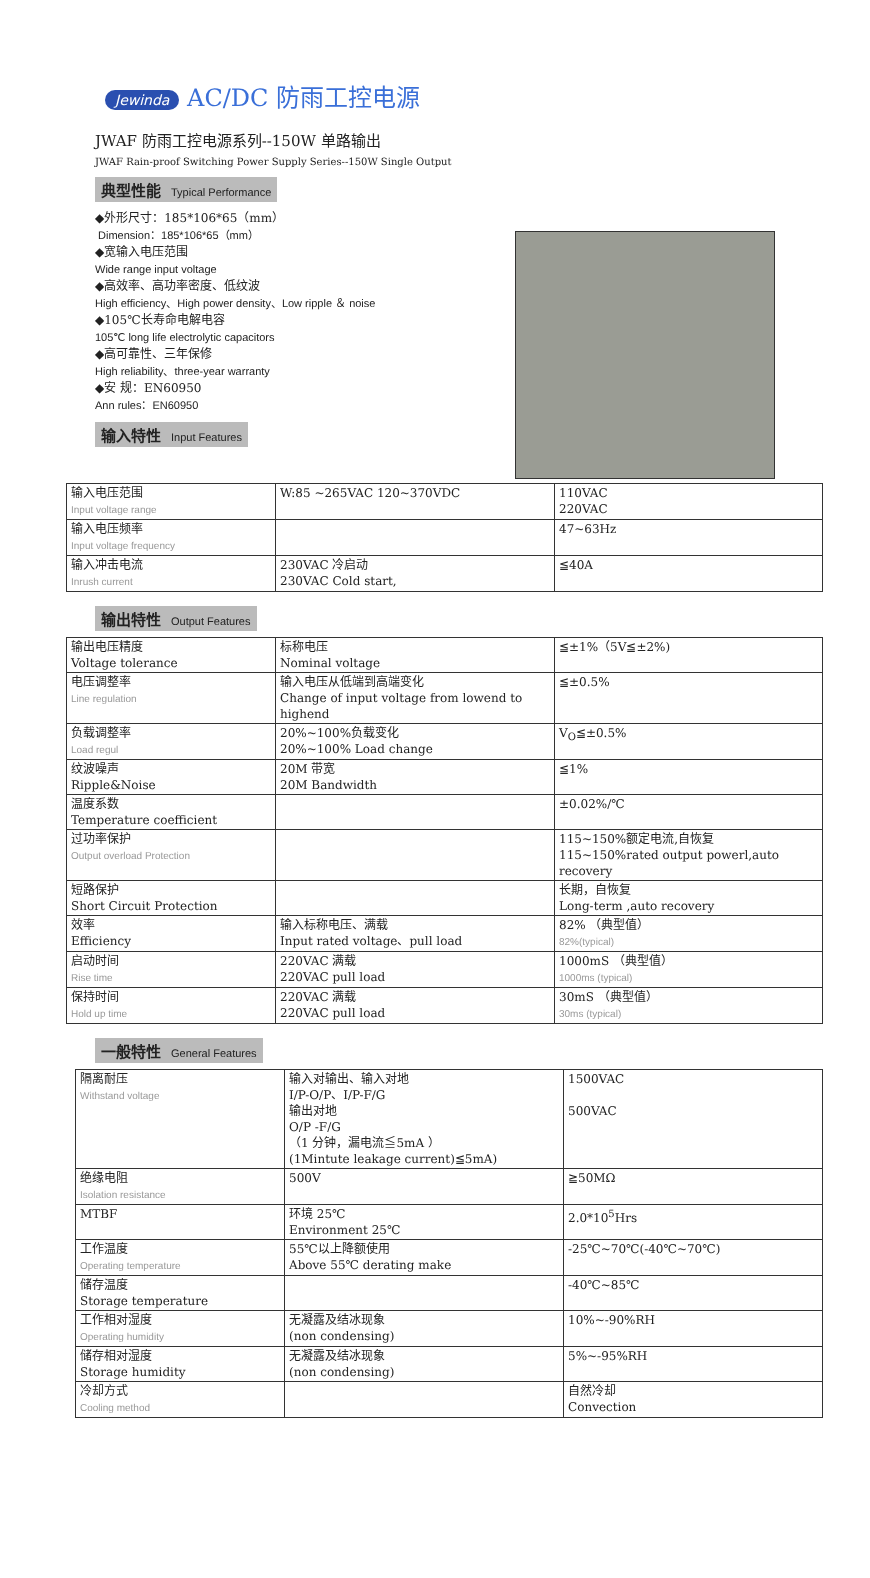Jewinda AC/DC 防雨工控电源
JWAF 防雨工控电源系列--150W 单路输出
JWAF Rain-proof Switching Power Supply Series--150W Single Output
典型性能 Typical Performance
◆外形尺寸：185*106*65（mm）
Dimension：185*106*65（mm）
◆宽输入电压范围
Wide range input voltage
◆高效率、高功率密度、低纹波
High efficiency、High power density、Low ripple ＆ noise
◆105℃长寿命电解电容
105℃ long life electrolytic capacitors
◆高可靠性、三年保修
High reliability、three-year warranty
◆安 规：EN60950
Ann rules：EN60950
输入特性 Input Features
| 输入电压范围 Input voltage range | W:85 ~265VAC 120~370VDC | 110VAC 220VAC |
| 输入电压频率 Input voltage frequency | | 47~63Hz |
| 输入冲击电流 Inrush current | 230VAC 冷启动 230VAC Cold start, | ≦40A |
输出特性 Output Features
| 输出电压精度 Voltage tolerance | 标称电压 Nominal voltage | ≦±1%（5V≦±2%) |
| 电压调整率 Line regulation | 输入电压从低端到高端变化 Change of input voltage from lowend to highend | ≦±0.5% |
| 负载调整率 Load regul | 20%~100%负载变化 20%~100% Load change | V<sub>O</sub>≦±0.5% |
| 纹波噪声 Ripple&Noise | 20M 带宽 20M Bandwidth | ≦1% |
| 温度系数 Temperature coefficient | | ±0.02%/℃ |
| 过功率保护 Output overload Protection | | 115~150%额定电流,自恢复 115~150%rated output powerl,auto recovery |
| 短路保护 Short Circuit Protection | | 长期，自恢复 Long-term ,auto recovery |
| 效率 Efficiency | 输入标称电压、满载 Input rated voltage、pull load | 82% （典型值） 82%(typical) |
| 启动时间 Rise time | 220VAC 满载 220VAC pull load | 1000mS （典型值） 1000ms (typical) |
| 保持时间 Hold up time | 220VAC 满载 220VAC pull load | 30mS （典型值） 30ms (typical) |
一般特性 General Features
| 隔离耐压 Withstand voltage | 输入对输出、输入对地 I/P-O/P、I/P-F/G 输出对地 O/P -F/G （1 分钟，漏电流≦5mA ） (1Mintute leakage current)≦5mA) | 1500VAC 500VAC |
| 绝缘电阻 Isolation resistance | 500V | ≧50MΩ |
| MTBF | 环境 25℃ Environment 25℃ | 2.0*10<sup>5</sup>Hrs |
| 工作温度 Operating temperature | 55℃以上降额使用 Above 55℃ derating make | -25℃~70℃(-40℃~70℃) |
| 储存温度 Storage temperature | | -40℃~85℃ |
| 工作相对湿度 Operating humidity | 无凝露及结冰现象 (non condensing) | 10%~-90%RH |
| 储存相对湿度 Storage humidity | 无凝露及结冰现象 (non condensing) | 5%~-95%RH |
| 冷却方式 Cooling method | | 自然冷却 Convection |